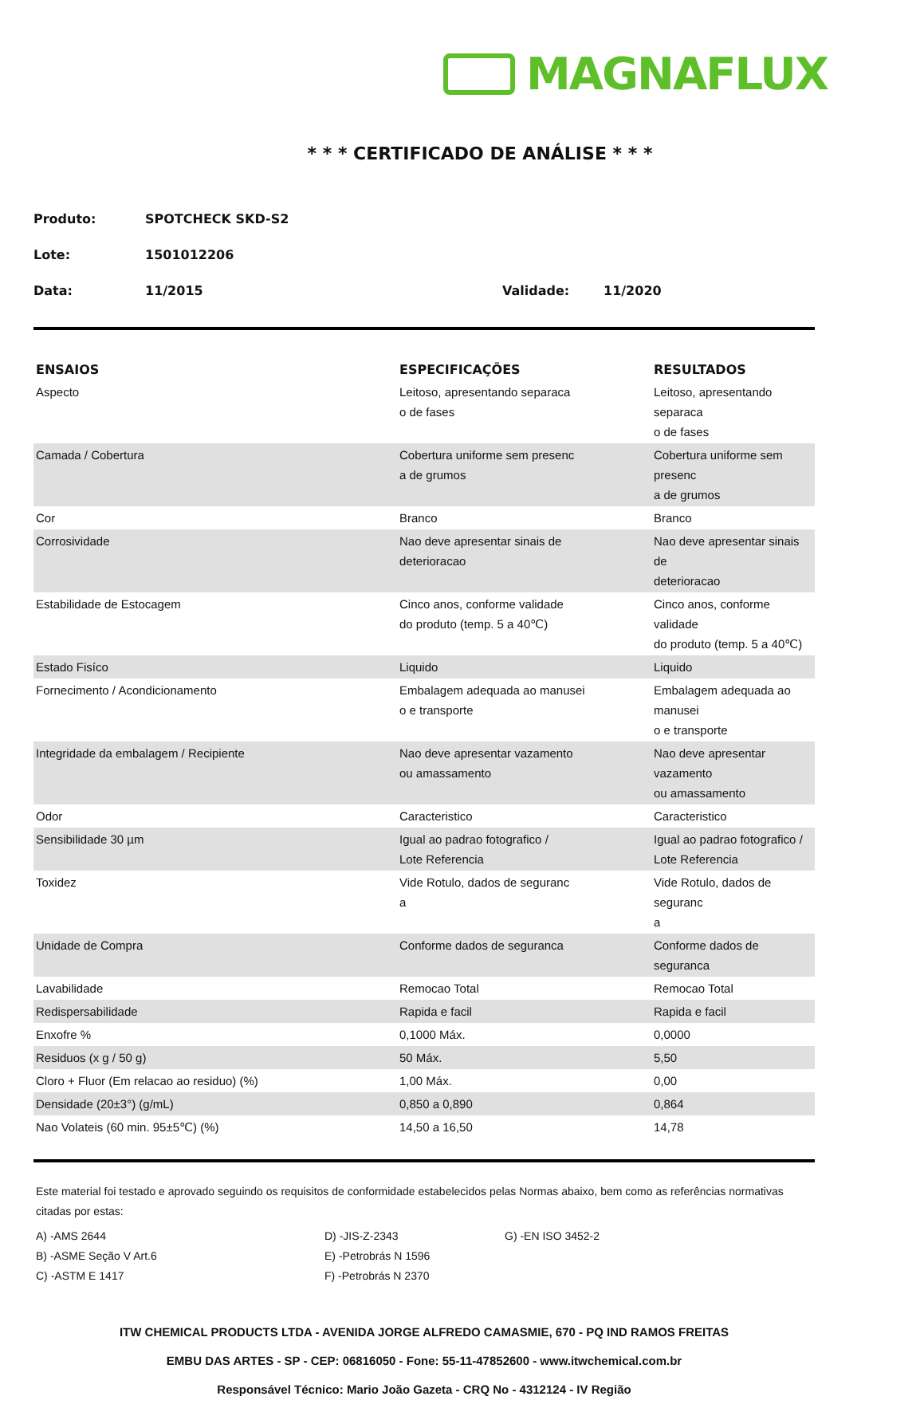MAGNAFLUX
* * * CERTIFICADO DE ANÁLISE * * *
Produto: SPOTCHECK SKD-S2
Lote: 1501012206
Data: 11/2015 Validade: 11/2020
| ENSAIOS | ESPECIFICAÇÕES | RESULTADOS |
| --- | --- | --- |
| Aspecto | Leitoso, apresentando separaca o de fases | Leitoso, apresentando separaca o de fases |
| Camada / Cobertura | Cobertura uniforme sem presenc a de grumos | Cobertura uniforme sem presenc a de grumos |
| Cor | Branco | Branco |
| Corrosividade | Nao deve apresentar sinais de deterioracao | Nao deve apresentar sinais de deterioracao |
| Estabilidade de Estocagem | Cinco anos, conforme validade do produto (temp. 5 a 40℃) | Cinco anos, conforme validade do produto (temp. 5 a 40℃) |
| Estado Fisíco | Liquido | Liquido |
| Fornecimento / Acondicionamento | Embalagem adequada ao manusei o e transporte | Embalagem adequada ao manusei o e transporte |
| Integridade da embalagem / Recipiente | Nao deve apresentar vazamento ou amassamento | Nao deve apresentar vazamento ou amassamento |
| Odor | Caracteristico | Caracteristico |
| Sensibilidade 30 µm | Igual ao padrao fotografico / Lote Referencia | Igual ao padrao fotografico / Lote Referencia |
| Toxidez | Vide Rotulo, dados de seguranc a | Vide Rotulo, dados de seguranc a |
| Unidade de Compra | Conforme dados de seguranca | Conforme dados de seguranca |
| Lavabilidade | Remocao Total | Remocao Total |
| Redispersabilidade | Rapida e facil | Rapida e facil |
| Enxofre % | 0,1000 Máx. | 0,0000 |
| Residuos (x g / 50 g) | 50 Máx. | 5,50 |
| Cloro + Fluor (Em relacao ao residuo) (%) | 1,00 Máx. | 0,00 |
| Densidade (20±3°) (g/mL) | 0,850 a 0,890 | 0,864 |
| Nao Volateis (60 min. 95±5℃) (%) | 14,50 a 16,50 | 14,78 |
Este material foi testado e aprovado seguindo os requisitos de conformidade estabelecidos pelas Normas abaixo, bem como as referências normativas citadas por estas:
A) -AMS 2644
D) -JIS-Z-2343
G) -EN ISO 3452-2
B) -ASME Seção V Art.6
E) -Petrobrás N 1596
C) -ASTM E 1417
F) -Petrobrás N 2370
ITW CHEMICAL PRODUCTS LTDA - AVENIDA JORGE ALFREDO CAMASMIE, 670 - PQ IND RAMOS FREITAS
EMBU DAS ARTES - SP - CEP: 06816050 - Fone: 55-11-47852600 - www.itwchemical.com.br
Responsável Técnico: Mario João Gazeta - CRQ No - 4312124 - IV Região